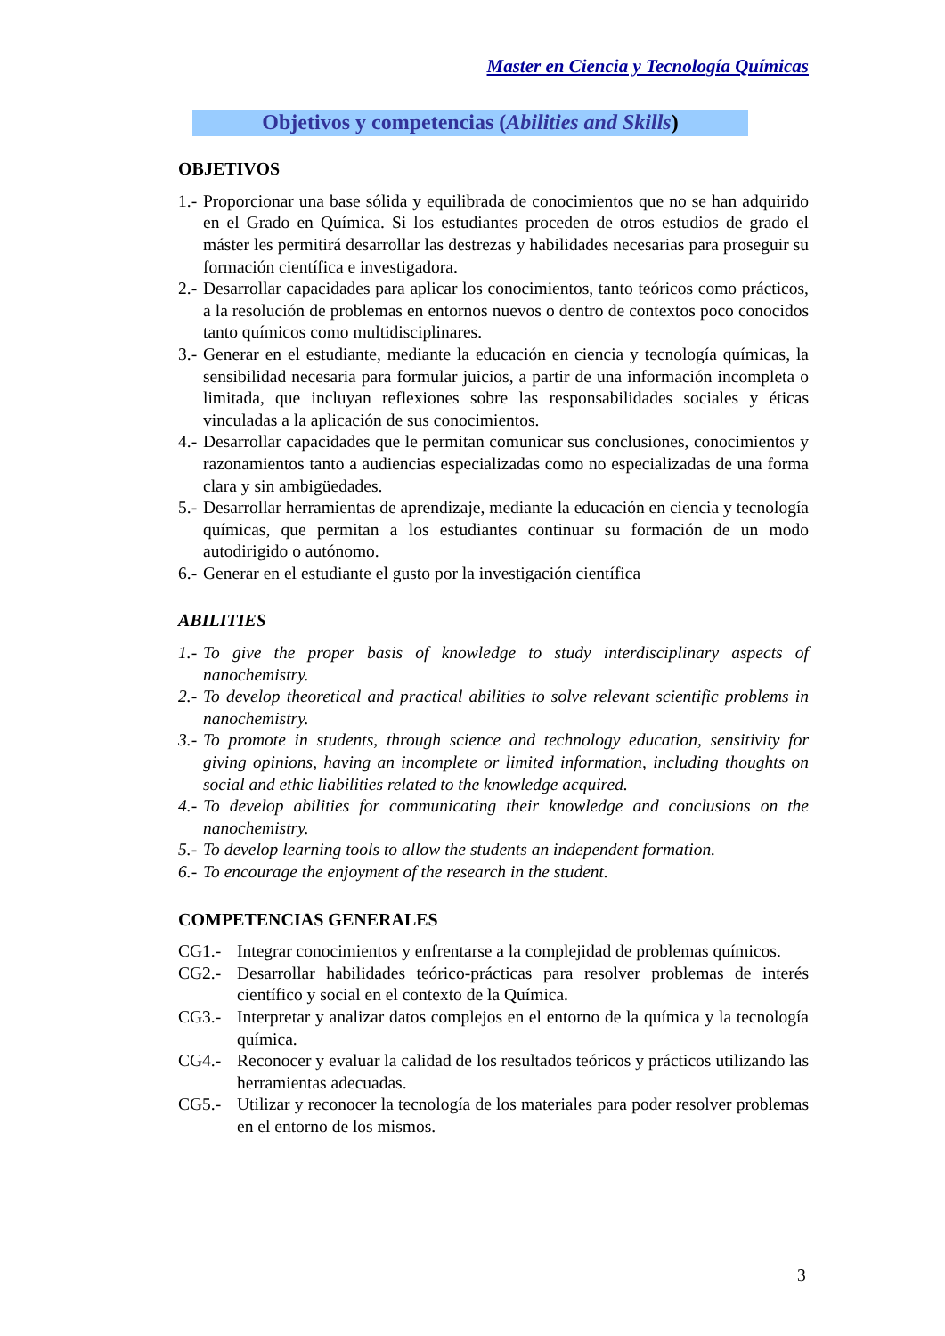Master en Ciencia y Tecnología Químicas
Objetivos y competencias (Abilities and Skills)
OBJETIVOS
1.- Proporcionar una base sólida y equilibrada de conocimientos que no se han adquirido en el Grado en Química. Si los estudiantes proceden de otros estudios de grado el máster les permitirá desarrollar las destrezas y habilidades necesarias para proseguir su formación científica e investigadora.
2.- Desarrollar capacidades para aplicar los conocimientos, tanto teóricos como prácticos, a la resolución de problemas en entornos nuevos o dentro de contextos poco conocidos tanto químicos como multidisciplinares.
3.- Generar en el estudiante, mediante la educación en ciencia y tecnología químicas, la sensibilidad necesaria para formular juicios, a partir de una información incompleta o limitada, que incluyan reflexiones sobre las responsabilidades sociales y éticas vinculadas a la aplicación de sus conocimientos.
4.- Desarrollar capacidades que le permitan comunicar sus conclusiones, conocimientos y razonamientos tanto a audiencias especializadas como no especializadas de una forma clara y sin ambigüedades.
5.- Desarrollar herramientas de aprendizaje, mediante la educación en ciencia y tecnología químicas, que permitan a los estudiantes continuar su formación de un modo autodirigido o autónomo.
6.- Generar en el estudiante el gusto por la investigación científica
ABILITIES
1.- To give the proper basis of knowledge to study interdisciplinary aspects of nanochemistry.
2.- To develop theoretical and practical abilities to solve relevant scientific problems in nanochemistry.
3.- To promote in students, through science and technology education, sensitivity for giving opinions, having an incomplete or limited information, including thoughts on social and ethic liabilities related to the knowledge acquired.
4.- To develop abilities for communicating their knowledge and conclusions on the nanochemistry.
5.- To develop learning tools to allow the students an independent formation.
6.- To encourage the enjoyment of the research in the student.
COMPETENCIAS GENERALES
CG1.- Integrar conocimientos y enfrentarse a la complejidad de problemas químicos.
CG2.- Desarrollar habilidades teórico-prácticas para resolver problemas de interés científico y social en el contexto de la Química.
CG3.- Interpretar y analizar datos complejos en el entorno de la química y la tecnología química.
CG4.- Reconocer y evaluar la calidad de los resultados teóricos y prácticos utilizando las herramientas adecuadas.
CG5.- Utilizar y reconocer la tecnología de los materiales para poder resolver problemas en el entorno de los mismos.
3